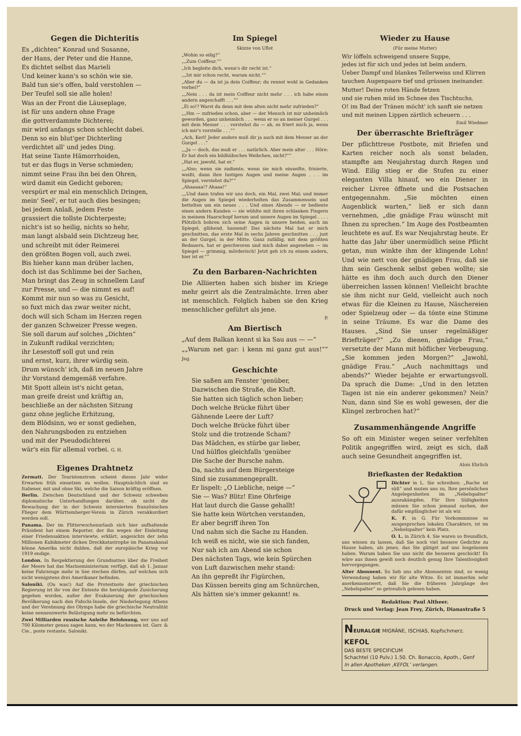Gegen die Dichteritis
Es „dichten“ Konrad und Susanne,
der Hans, der Peter und die Hanne,
Es dichtet selbst das Marieli
Und keiner kann's so schön wie sie.
Bald tun sie's offen, bald verstohlen —
Der Teufel soll sie alle holen!
Was an der Front die Läuseplage,
ist für uns andern ohne Frage
die gottverdammte Dichterei;
mir wird anfangs schon schlecht dabei.
Denn so ein blut'ger Dichterling
verdichtet all' und jedes Ding.
Hat seine Tante Hämorrhoiden,
tut er das flugs in Verse schmieden;
nimmt seine Frau ihn bei den Ohren,
wird damit ein Gedicht geboren;
verspürt er mal ein menschlich Dringen,
mein' Seel', er tut auch dies besingen;
bei jedem Anlaß, jedem Feste
grassiert die tollste Dichterpeste;
nicht's ist so heilig, nichts so hehr,
man langt alsbald sein Dichtzeug her,
und schreibt mit öder Reimerei
den größten Bogen voll, auch zwei.
Bis hieher kann man drüber lachen,
doch ist das Schlimme bei der Sachen,
Man bringt das Zeug in schnellem Lauf
zur Presse, und — die nimmt es auf!
Kommt mir nun so was zu Gesicht,
so fuxt mich das zwar weiter nicht,
doch will sich Scham im Herzen regen
der ganzen Schweizer Presse wegen.
Sie soll darum auf solches „Dichten“
in Zukunft radikal verzichten;
ihr Lesestoff soll gut und rein
und ernst, kurz, ihrer würdig sein.
Drum wünsch' ich, daß im neuen Jahre
ihr Vorstand demgemäß verfahre.
Mit Spott allein ist's nicht getan,
man greife dreist und kräftig an,
beschließe an der nächsten Sitzung
ganz ohne jegliche Erhitzung,
dem Blödsinn, wo er sonst gediehen,
den Nahrungsboden zu entziehen
und mit der Pseudodichterei
wär's ein für allemal vorbei. G. H.
Eigenes Drahtnetz
Zermatt. Der Touristenstrom scheint dieses Jahr wider Erwarten früh einsetzen zu wollen. Hauptsächlich sind es Italiener, mit und ohne Ski, welche die Saison kräftig eröffnen.
Berlin. Zwischen Deutschland und der Schweiz schweben diplomatische Unterhandlungen darüber, ob nicht die Bewachung der in der Schweiz internierten französischen Flieger dem Württemberger-Verein in Zürich verakkordiert werden soll.
Panama. Der im Flitterwochenurlaub sich hier aufhaltende Präsident hat einem Reporter, der ihn wegen der Einleitung einer Friedensaktion interviewte, erklärt, angesichts der zehn Millionen Kubikmeter dicken Dreckkatastrophe im Panamakanal könne Amerika nicht dulden, daß der europäische Krieg vor 1919 endige.
London. In Respektierung des Grundsatzes über die Freiheit der Meere hat das Marineministerium verfügt, daß ab 1. Januar keine Fahrzeuge mehr in See stechen dürfen, auf welchen sich nicht wenigstens drei Amerikaner befinden.
Saloniki. (Oa was!) Auf die Protestnote der griechischen Regierung ist ihr von der Entente die beruhigende Zusicherung gegeben worden, außer der Evakuierung der griechischen Bevölkerung nach den Fidschi-Inseln, der Niederlegung Athens und der Verebnung des Olymps habe die griechische Neutralität keine nennenswerte Belästigung mehr zu befürchten.
Zwei Milliarden russische Anleihe Belohnung, wer uns auf 700 Kilometer genau sagen kann, wo der Mackensen ist. Garr. & Cie., poste restante, Saloniki.
Im Spiegel
Skizze von Uflot
„Wohin so eilig?“
„„Zum Coiffeur.““
„Ich begleite dich, wenn's dir recht ist.“
„„Ist mir schon recht, warum nicht.““
„Aber du — da ist ja dein Coiffeur; du rennst wohl in Gedanken vorbei?“
„„Nein . . . da ist mein Coiffeur nicht mehr . . . ich habe einen andern angeschafft . . .““
„Ei so!? Warst du denn mit dem alten nicht mehr zufrieden?“
„„Hm — zufrieden schon, aber — der Mensch ist mir unheimlich geworden, ganz unheimlich . . . wenn er so an meiner Gurgel . . . mit dem Messer . . . verstehst du — ah, es friert mich ja, wenn ich mir's vorstelle . . .““
„Ach, Kerl! Jeder andere muß dir ja auch mit dem Messer an der Gurgel . . .“
„„Ja — doch, das muß er . . . natürlich. Aber mein alter . . . Höre: Er hat doch ein bildhübsches Weibchen, nicht?““
„Hat er, jawohl, hat er.“
„„Also; wenn sie zudiente, wenn sie mich einseifte, frisierte, weißt, dann ihre lustigen Augen und meine Augen . . . im Spiegel, verstehst du?““
„Ahaaaaa!? Ahaaa!“
„„Und dann trafen wir uns doch, ein Mal, zwei Mal; und immer die Augen im Spiegel wiederholten das Zusammensein und bettelten um ein neues . . . Und eines Abends — er bediente einen andern Kunden — sie wühlte mit ihren schlanken Fingern in meinem Haarschopf herum und unsere Augen im Spiegel . . . . Plötzlich bohren sich seine Augen in unsere beiden, auch im Spiegel, glühend, hassend! Das nächste Mal hat er mich geschnitten, das erste Mal in sechs Jahren geschnitten . . . just an der Gurgel, in der Mitte. Ganz zufällig, mit dem größten Bedauern, hat er geschworen und mich dabei angesehen — im Spiegel — grimmig, mörderisch! Jetzt geh ich zu einem andern, hier ist er.““
Zu den Barbaren-Nachrichten
Die Alliierten haben sich bisher im Kriege mehr geirrt als die Zentralmächte. Irren aber ist menschlich. Folglich haben sie den Krieg menschlicher geführt als jene.
P.
Am Biertisch
„Auf dem Balkan kennt si ka Sau aus — —“
„„Warum net gar: i kenn mi ganz gut aus!““ Jng.
Geschichte
Sie saßen am Fenster 'genüber,
Dazwischen die Straße, die Kluft.
Sie hatten sich täglich schon lieber;
Doch welche Brücke führt über
Gähnende Leere der Luft?
Doch welche Brücke führt über
Stolz und die trotzende Scham?
Das Mädchen, es stürbe gar lieber,
Und hülflos gleichfalls 'genüber
Die Sache der Bursche nahm.
Da, nachts auf dem Bürgersteige
Sind sie zusammengeprallt.
Er lispelt: „O Liebliche, neige —“
Sie — Was? Blitz! Eine Ohrfeige
Hat laut durch die Gasse gehallt!
Sie hatte kein Wörtchen verstanden,
Er aber begriff ihren Ton
Und nahm sich die Sache zu Handen.
Ich weiß es nicht, wie sie sich fanden,
Nur sah ich am Abend sie schon
Des nächsten Tags, wie kein Spürchen
von Luft dazwischen mehr stand:
An ihn gepreßt ihr Figürchen,
Das Küssen bereits ging am Schnürchen,
Als hätten sie's immer gekannt! Bk.
Wieder zu Hause
(Für meine Mutter)
Wir löffeln schweigend unsere Suppe,
jedes ist für sich und jedes ist beim andern.
Ueber Dampf und blankes Tellerweiss und Klirren
tauchen Augenpaare tief und grüssen ineinander.
Mutter! Deine roten Hände fetzen
und sie ruhen müd im Schnee des Tischtuchs.
O! im Bad der Tränen möcht' ich sanft sie netzen
und mit meinen Lippen zärtlich scheuern . . .
Emil Wiedmer
Der überraschte Briefträger
Der pflichttreue Postbote, mit Briefen und Karten reicher noch als sonst beladen, stampfte am Neujahrstag durch Regen und Wind. Eilig stieg er die Stufen zu einer eleganten Villa hinauf, wo ein Diener in reicher Livree öffnete und die Postsachen entgegennahm. „Sie möchten einen Augenblick warten,“ ließ er sich dann vernehmen, „die gnädige Frau wünscht mit Ihnen zu sprechen.“ Im Auge des Postbeamten leuchtete es auf. Es war Neujahrstag heute. Er hatte das Jahr über unermüdlich seine Pflicht getan, nun winkte ihm der klingende Lohn! Und wie nett von der gnädigen Frau, daß sie ihm sein Geschenk selbst geben wollte; sie hätte es ihm doch auch durch den Diener überreichen lassen können! Vielleicht brachte sie ihm nicht nur Geld, vielleicht auch noch etwas für die Kleinen zu Hause, Näschereien oder Spielzeug oder — da tönte eine Stimme in seine Träume. Es war die Dame des Hauses. „Sind Sie unser regelmäßiger Briefträger?“ „Zu dienen, gnädige Frau,“ versetzte der Mann mit höflicher Verbeugung. „Sie kommen jeden Morgen?“ „Jawohl, gnädige Frau.“ „Auch nachmittags und abends?“ Wieder bejahte er erwartungsvoll. Da sprach die Dame: „Und in den letzten Tagen ist nie ein anderer gekommen? Nein? Nun, dann sind Sie es wohl gewesen, der die Klingel zerbrochen hat?“
Zusammenhängende Angriffe
So oft ein Minister wegen seiner verfehlten Politik angegriffen wird, zeigt es sich, daß auch seine Gesundheit angegriffen ist.
Alois Ehrlich
Briefkasten der Redaktion
Dichter in L. Sie schreiben: „Rache ist süß“ und muten uns zu, Ihre persönlichen Angelegenheiten im „Nebelspalter“ auszukämpfen. Für Ihre Süßigkeiten müssen Sie schon jemand suchen, der dafür empfänglicher ist als wir.
K. F. in G. Für Vorkommnisse so ausgesprochen lokalen Charakters, ist im „Nebelspalter“ kein Platz.
O. L. in Zürich 4. Sie waren so freundlich, uns wissen zu lassen, daß Sie noch viel bessere Gedichte zu Hause haben, als jenes, das Sie gütigst auf uns losgelassen haben. Warum haben Sie uns nicht die besseren geschickt! Es wäre aus ihnen gewiß noch deutlich genug Ihre Talentlosigkeit hervorgegangen.
Alter Abonnent. So lieb uns alte Abonnenten sind, so wenig Verwendung haben wir für alte Witze. Es ist immerhin sehr anerkennenswert, daß Sie die früheren Jahrgänge des „Nebelspalter“ so getreulich gelesen haben.
Redaktion: Paul Altheer.
Druck und Verlag: Jean Frey, Zürich, Dianastraße 5
NEURALGIE MIGRÄNE, ISCHIAS, Kopfschmerz. KEFOL
DAS BESTE SPECIFICUM
Schachtel (10 Pulv.) 1.50. Ch. Bonaccio, Apoth., Genf
In allen Apotheken ‚KEFOL‘ verlangen.